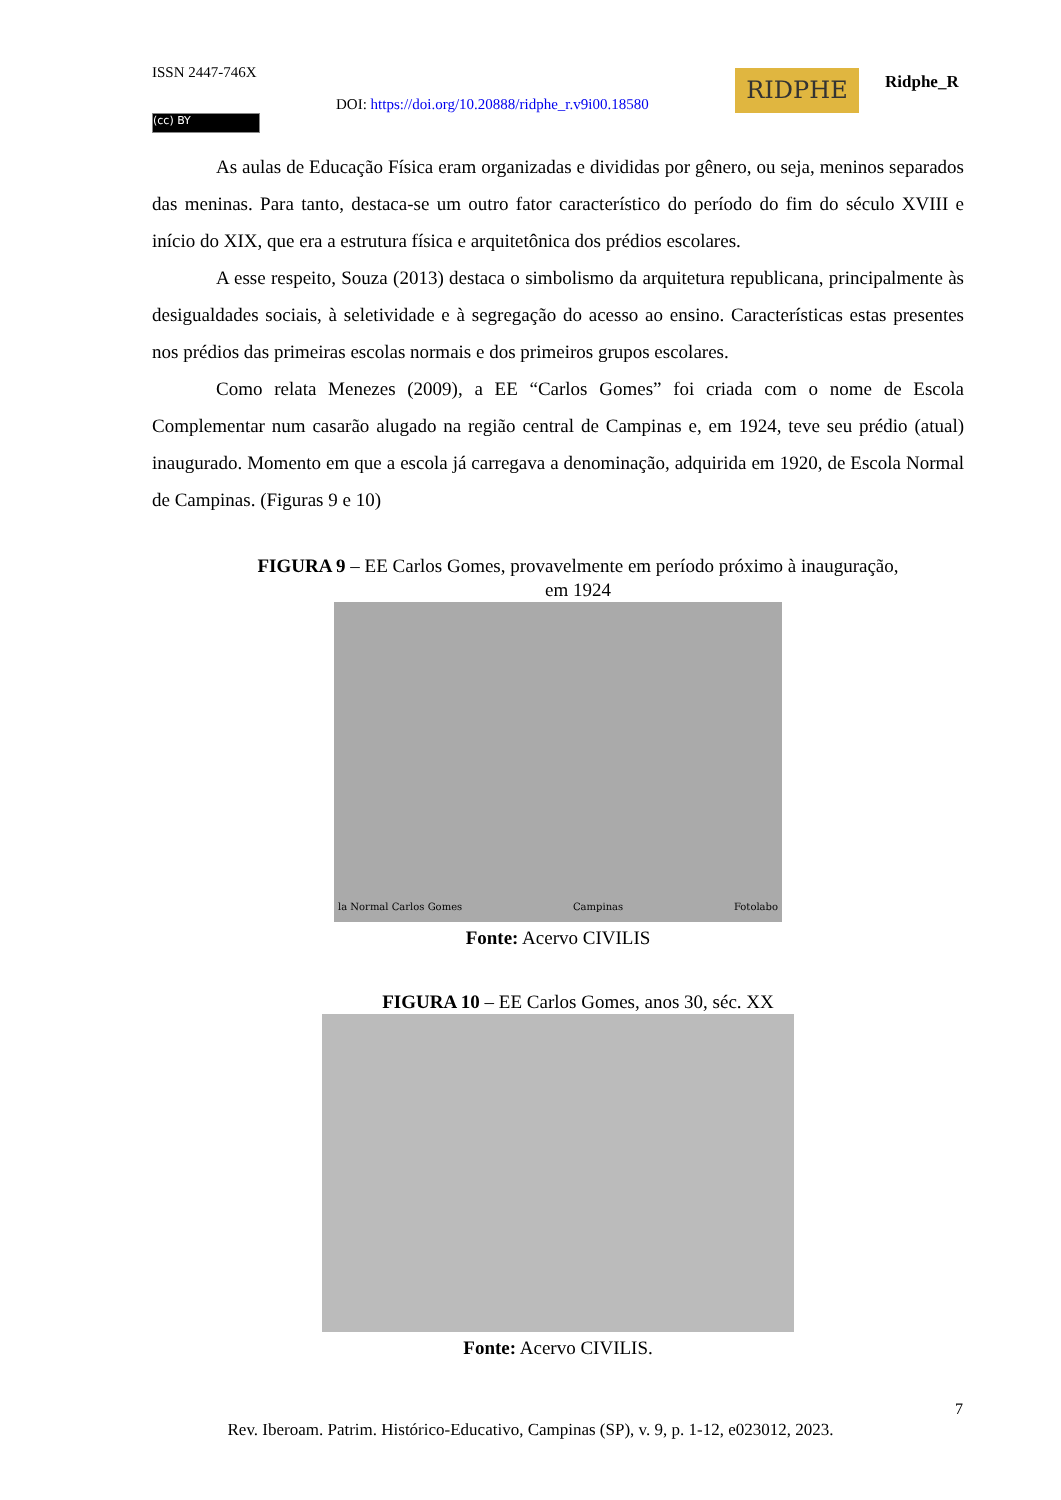ISSN 2447-746X
DOI: https://doi.org/10.20888/ridphe_r.v9i00.18580
(cc) BY
RIDPHE Ridphe_R
As aulas de Educação Física eram organizadas e divididas por gênero, ou seja, meninos separados das meninas. Para tanto, destaca-se um outro fator característico do período do fim do século XVIII e início do XIX, que era a estrutura física e arquitetônica dos prédios escolares.
A esse respeito, Souza (2013) destaca o simbolismo da arquitetura republicana, principalmente às desigualdades sociais, à seletividade e à segregação do acesso ao ensino. Características estas presentes nos prédios das primeiras escolas normais e dos primeiros grupos escolares.
Como relata Menezes (2009), a EE “Carlos Gomes” foi criada com o nome de Escola Complementar num casarão alugado na região central de Campinas e, em 1924, teve seu prédio (atual) inaugurado. Momento em que a escola já carregava a denominação, adquirida em 1920, de Escola Normal de Campinas. (Figuras 9 e 10)
FIGURA 9 – EE Carlos Gomes, provavelmente em período próximo à inauguração,
em 1924
la Normal Carlos Gomes Campinas Fotolabo
Fonte: Acervo CIVILIS
FIGURA 10 – EE Carlos Gomes, anos 30, séc. XX
Fonte: Acervo CIVILIS.
7
Rev. Iberoam. Patrim. Histórico-Educativo, Campinas (SP), v. 9, p. 1-12, e023012, 2023.